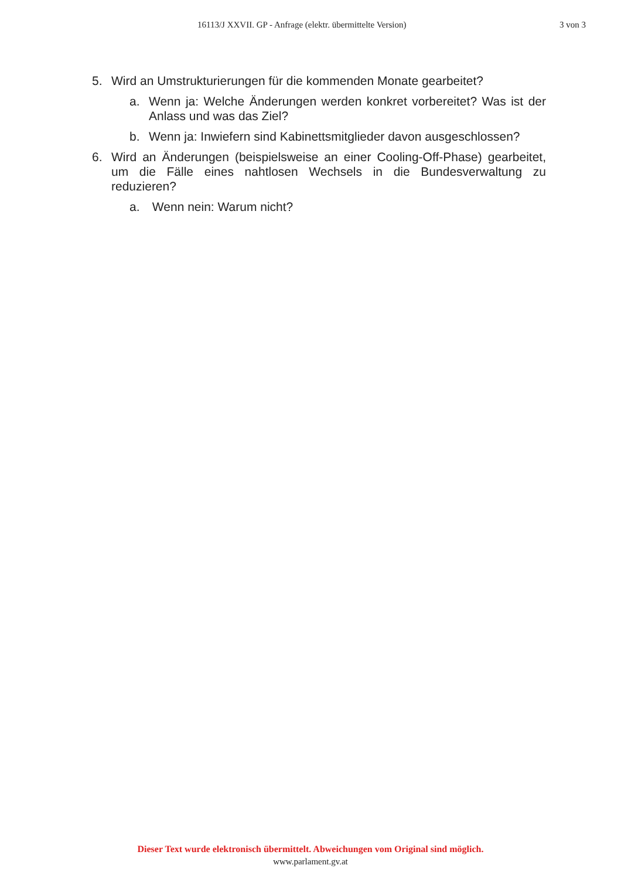16113/J XXVII. GP - Anfrage (elektr. übermittelte Version) 3 von 3
5. Wird an Umstrukturierungen für die kommenden Monate gearbeitet?
a. Wenn ja: Welche Änderungen werden konkret vorbereitet? Was ist der Anlass und was das Ziel?
b. Wenn ja: Inwiefern sind Kabinettsmitglieder davon ausgeschlossen?
6. Wird an Änderungen (beispielsweise an einer Cooling-Off-Phase) gearbeitet, um die Fälle eines nahtlosen Wechsels in die Bundesverwaltung zu reduzieren?
a. Wenn nein: Warum nicht?
Dieser Text wurde elektronisch übermittelt. Abweichungen vom Original sind möglich.
www.parlament.gv.at